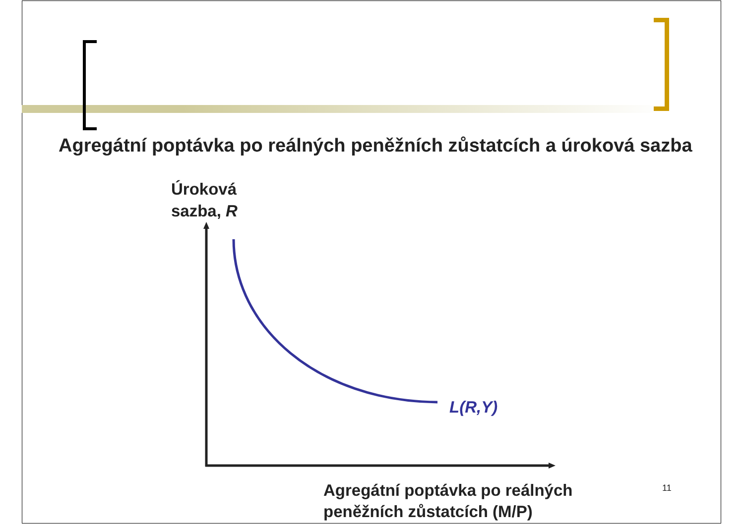Agregátní poptávka po reálných peněžních zůstatcích a úroková sazba
Úroková
sazba, R
L(R,Y)
Agregátní poptávka po reálných
peněžních zůstatcích (M/P)
11